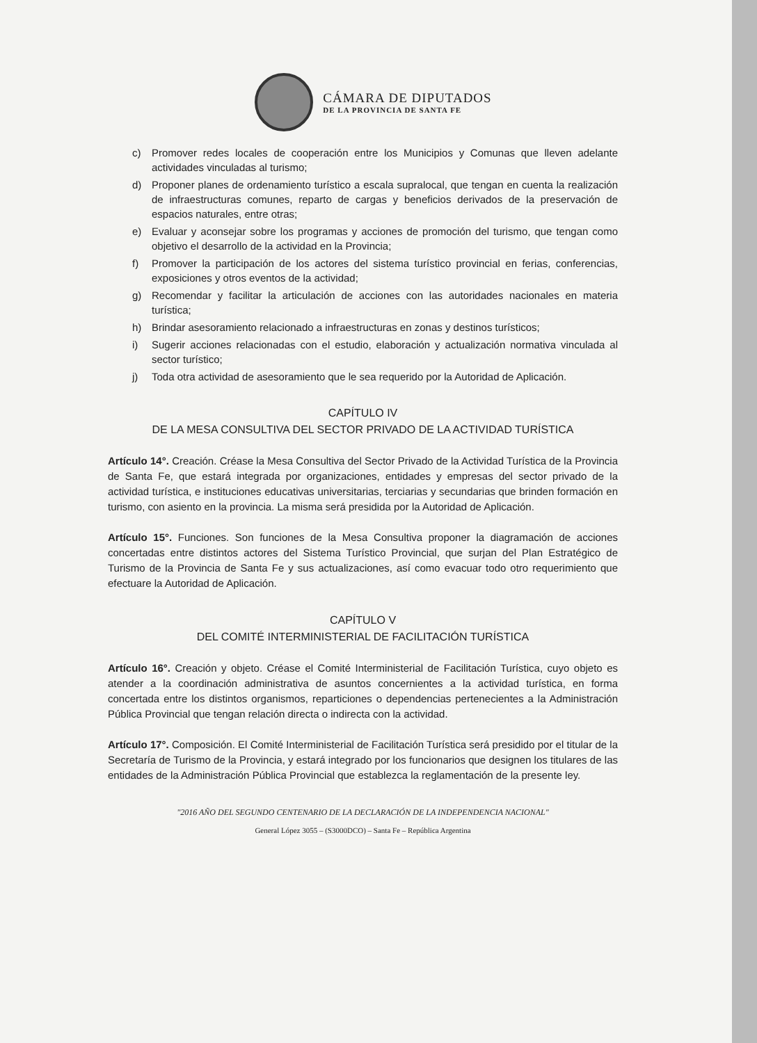CÁMARA DE DIPUTADOS
DE LA PROVINCIA DE SANTA FE
c) Promover redes locales de cooperación entre los Municipios y Comunas que lleven adelante actividades vinculadas al turismo;
d) Proponer planes de ordenamiento turístico a escala supralocal, que tengan en cuenta la realización de infraestructuras comunes, reparto de cargas y beneficios derivados de la preservación de espacios naturales, entre otras;
e) Evaluar y aconsejar sobre los programas y acciones de promoción del turismo, que tengan como objetivo el desarrollo de la actividad en la Provincia;
f) Promover la participación de los actores del sistema turístico provincial en ferias, conferencias, exposiciones y otros eventos de la actividad;
g) Recomendar y facilitar la articulación de acciones con las autoridades nacionales en materia turística;
h) Brindar asesoramiento relacionado a infraestructuras en zonas y destinos turísticos;
i) Sugerir acciones relacionadas con el estudio, elaboración y actualización normativa vinculada al sector turístico;
j) Toda otra actividad de asesoramiento que le sea requerido por la Autoridad de Aplicación.
CAPÍTULO IV
DE LA MESA CONSULTIVA DEL SECTOR PRIVADO DE LA ACTIVIDAD TURÍSTICA
Artículo 14°. Creación. Créase la Mesa Consultiva del Sector Privado de la Actividad Turística de la Provincia de Santa Fe, que estará integrada por organizaciones, entidades y empresas del sector privado de la actividad turística, e instituciones educativas universitarias, terciarias y secundarias que brinden formación en turismo, con asiento en la provincia. La misma será presidida por la Autoridad de Aplicación.
Artículo 15°. Funciones. Son funciones de la Mesa Consultiva proponer la diagramación de acciones concertadas entre distintos actores del Sistema Turístico Provincial, que surjan del Plan Estratégico de Turismo de la Provincia de Santa Fe y sus actualizaciones, así como evacuar todo otro requerimiento que efectuare la Autoridad de Aplicación.
CAPÍTULO V
DEL COMITÉ INTERMINISTERIAL DE FACILITACIÓN TURÍSTICA
Artículo 16°. Creación y objeto. Créase el Comité Interministerial de Facilitación Turística, cuyo objeto es atender a la coordinación administrativa de asuntos concernientes a la actividad turística, en forma concertada entre los distintos organismos, reparticiones o dependencias pertenecientes a la Administración Pública Provincial que tengan relación directa o indirecta con la actividad.
Artículo 17°. Composición. El Comité Interministerial de Facilitación Turística será presidido por el titular de la Secretaría de Turismo de la Provincia, y estará integrado por los funcionarios que designen los titulares de las entidades de la Administración Pública Provincial que establezca la reglamentación de la presente ley.
"2016 AÑO DEL SEGUNDO CENTENARIO DE LA DECLARACIÓN DE LA INDEPENDENCIA NACIONAL"
General López 3055 – (S3000DCO) – Santa Fe – República Argentina